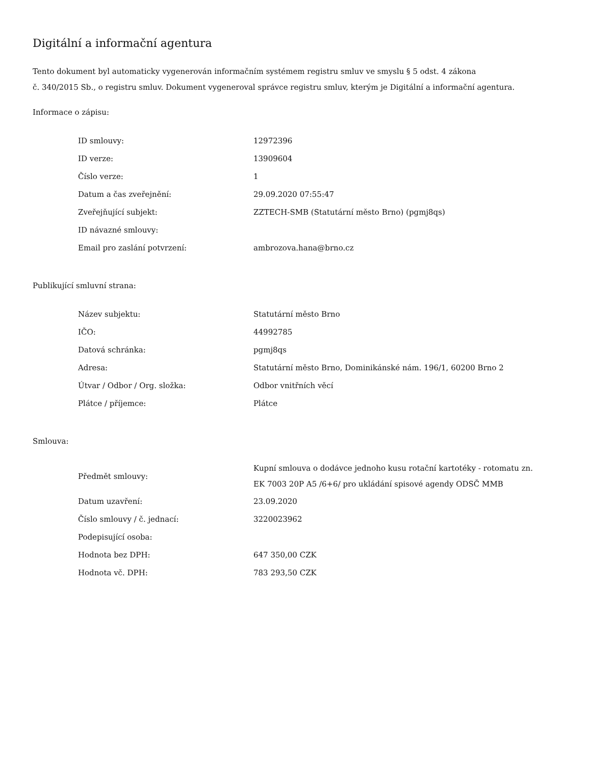Digitální a informační agentura
Tento dokument byl automaticky vygenerován informačním systémem registru smluv ve smyslu § 5 odst. 4 zákona
č. 340/2015 Sb., o registru smluv. Dokument vygeneroval správce registru smluv, kterým je Digitální a informační agentura.
Informace o zápisu:
| ID smlouvy: | 12972396 |
| ID verze: | 13909604 |
| Číslo verze: | 1 |
| Datum a čas zveřejnění: | 29.09.2020 07:55:47 |
| Zveřejňující subjekt: | ZZTECH-SMB (Statutární město Brno) (pgmj8qs) |
| ID návazné smlouvy: | |
| Email pro zaslání potvrzení: | ambrozova.hana@brno.cz |
Publikující smluvní strana:
| Název subjektu: | Statutární město Brno |
| IČO: | 44992785 |
| Datová schránka: | pgmj8qs |
| Adresa: | Statutární město Brno, Dominikánské nám. 196/1, 60200 Brno 2 |
| Útvar / Odbor / Org. složka: | Odbor vnitřních věcí |
| Plátce / příjemce: | Plátce |
Smlouva:
| Předmět smlouvy: | Kupní smlouva o dodávce jednoho kusu rotační kartotéky - rotomatu zn. EK 7003 20P A5 /6+6/ pro ukládání spisové agendy ODSČ MMB |
| Datum uzavření: | 23.09.2020 |
| Číslo smlouvy / č. jednací: | 3220023962 |
| Podepisující osoba: | |
| Hodnota bez DPH: | 647 350,00 CZK |
| Hodnota vč. DPH: | 783 293,50 CZK |